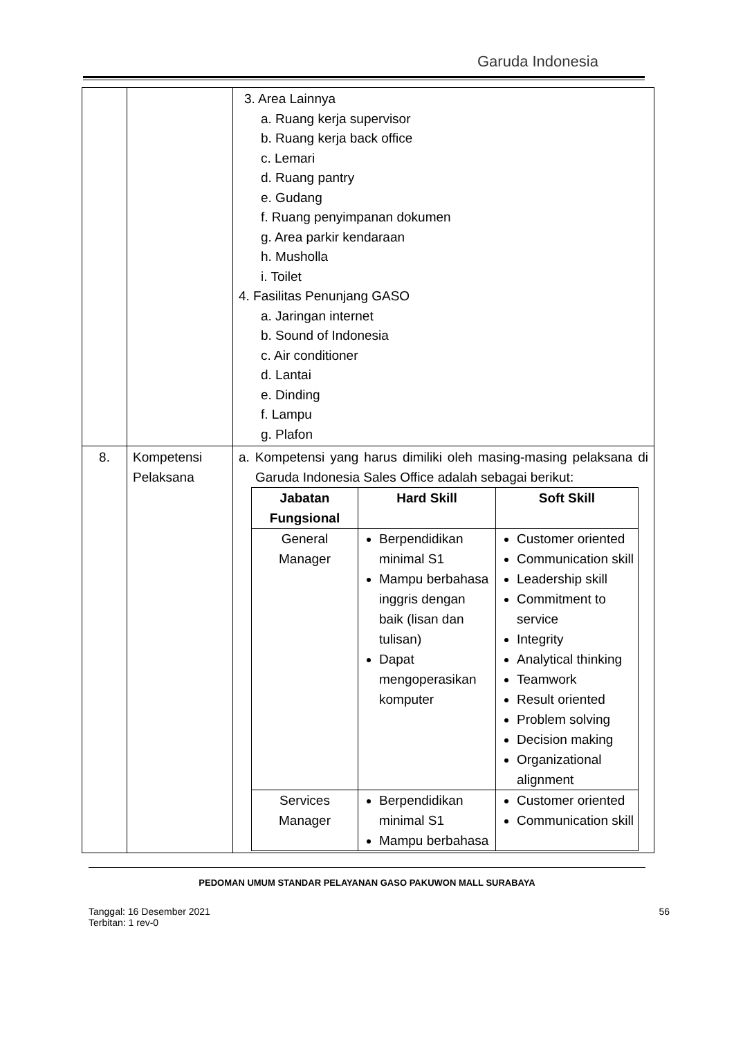Garuda Indonesia
| | | 3. Area Lainnya a. Ruang kerja supervisor b. Ruang kerja back office c. Lemari d. Ruang pantry e. Gudang f. Ruang penyimpanan dokumen g. Area parkir kendaraan h. Musholla i. Toilet 4. Fasilitas Penunjang GASO a. Jaringan internet b. Sound of Indonesia c. Air conditioner d. Lantai e. Dinding f. Lampu g. Plafon |
| 8. | Kompetensi Pelaksana | a. Kompetensi yang harus dimiliki oleh masing-masing pelaksana di Garuda Indonesia Sales Office adalah sebagai berikut: / Jabatan Fungsional / Hard Skill / Soft Skill / / --- / --- / --- / / General Manager / Berpendidikan minimal S1 Mampu berbahasa inggris dengan baik (lisan dan tulisan) Dapat mengoperasikan komputer / Customer oriented Communication skill Leadership skill Commitment to service Integrity Analytical thinking Teamwork Result oriented Problem solving Decision making Organizational alignment / / Services Manager / Berpendidikan minimal S1 Mampu berbahasa / Customer oriented Communication skill / |
PEDOMAN UMUM STANDAR PELAYANAN GASO PAKUWON MALL SURABAYA
Tanggal: 16 Desember 2021
Terbitan: 1 rev-0
56